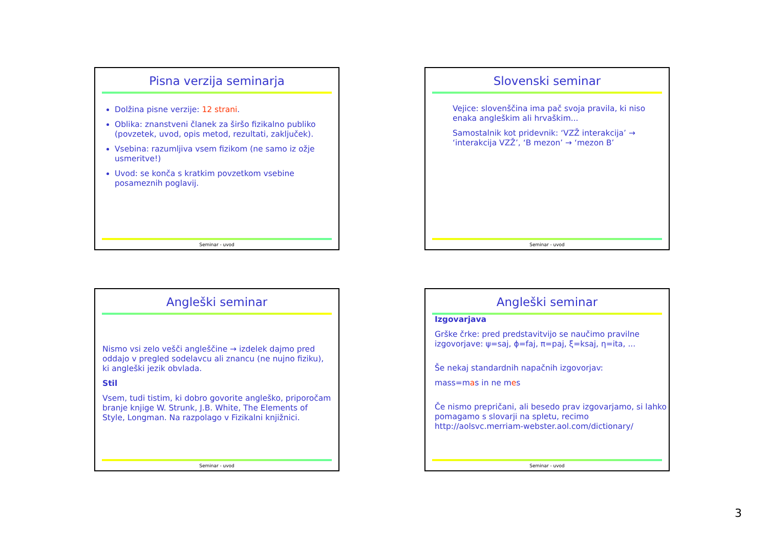Pisna verzija seminarja
Dolžina pisne verzije: 12 strani.
Oblika: znanstveni članek za širšo fizikalno publiko (povzetek, uvod, opis metod, rezultati, zaključek).
Vsebina: razumljiva vsem fizikom (ne samo iz ožje usmeritve!)
Uvod: se konča s kratkim povzetkom vsebine posameznih poglavij.
Seminar - uvod
Slovenski seminar
Vejice: slovenščina ima pač svoja pravila, ki niso enaka angleškim ali hrvaškim...
Samostalnik kot pridevnik: ‘VZŽ interakcija’ → ‘interakcija VZŽ’, ‘B mezon’ → ‘mezon B’
Seminar - uvod
Angleški seminar
Nismo vsi zelo vešči angleščine → izdelek dajmo pred oddajo v pregled sodelavcu ali znancu (ne nujno fiziku), ki angleški jezik obvlada.
Stil
Vsem, tudi tistim, ki dobro govorite angleško, priporočam branje knjige W. Strunk, J.B. White, The Elements of Style, Longman. Na razpolago v Fizikalni knjižnici.
Seminar - uvod
Angleški seminar
Izgovarjava
Grške črke: pred predstavitvijo se naučimo pravilne izgovorjave: ψ=saj, ϕ=faj, π=paj, ξ=ksaj, η=ita, ...
Še nekaj standardnih napačnih izgovorjav:
mass=mas in ne mes
Če nismo prepričani, ali besedo prav izgovarjamo, si lahko pomagamo s slovarji na spletu, recimo http://aolsvc.merriam-webster.aol.com/dictionary/
Seminar - uvod
3